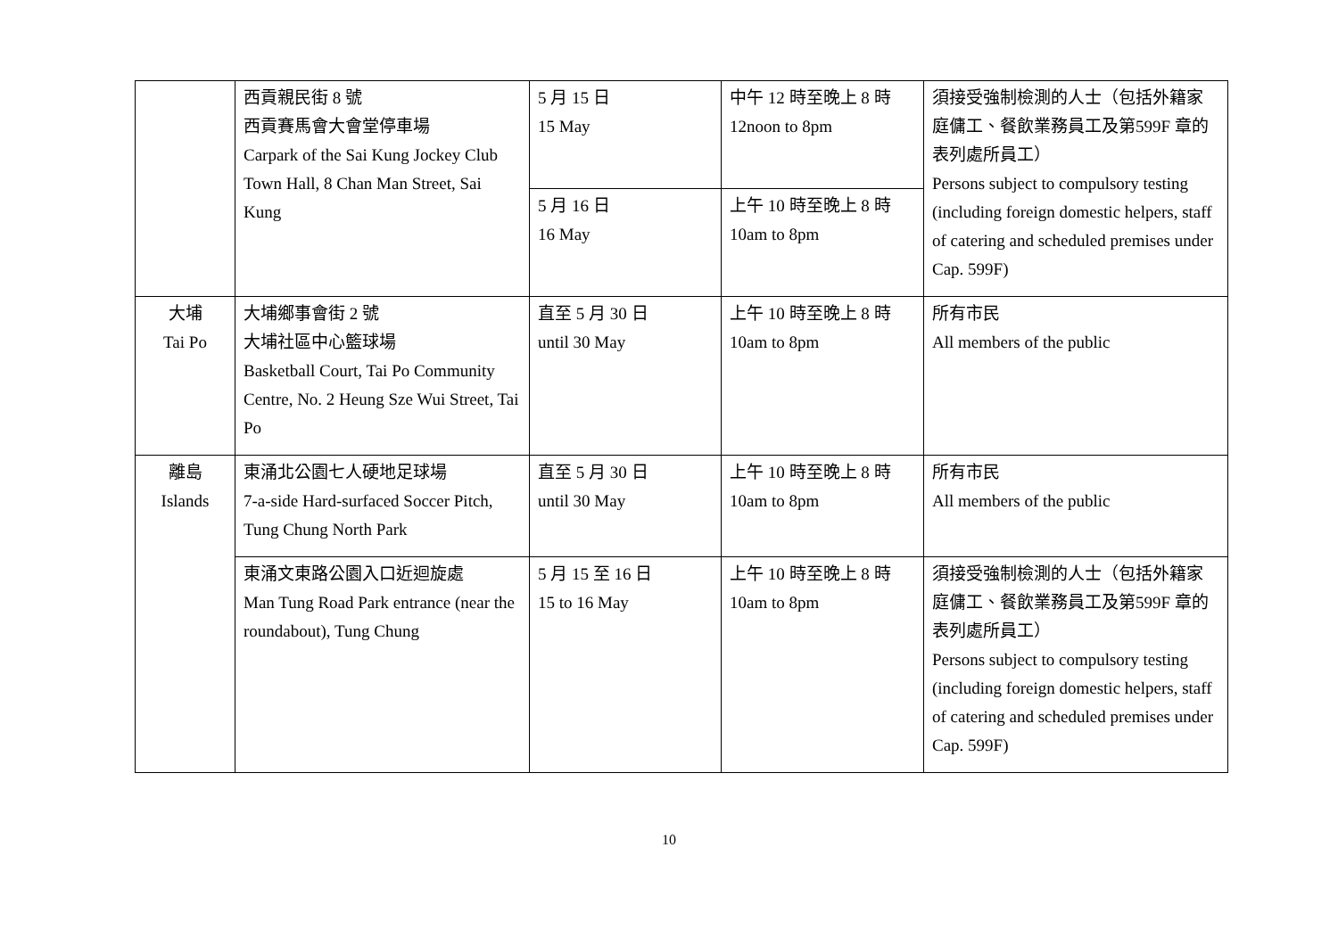| | 西貢親民街 8 號 西貢賽馬會大會堂停車場 Carpark of the Sai Kung Jockey Club Town Hall, 8 Chan Man Street, Sai Kung | 5 月 15 日 15 May | 中午 12 時至晚上 8 時 12noon to 8pm | 須接受強制檢測的人士（包括外籍家庭傭工、餐飲業務員工及第599F 章的表列處所員工） Persons subject to compulsory testing (including foreign domestic helpers, staff of catering and scheduled premises under Cap. 599F) |
| | | 5 月 16 日 16 May | 上午 10 時至晚上 8 時 10am to 8pm | |
| 大埔 Tai Po | 大埔鄉事會街 2 號 大埔社區中心籃球場 Basketball Court, Tai Po Community Centre, No. 2 Heung Sze Wui Street, Tai Po | 直至 5 月 30 日 until 30 May | 上午 10 時至晚上 8 時 10am to 8pm | 所有市民 All members of the public |
| 離島 Islands | 東涌北公園七人硬地足球場 7-a-side Hard-surfaced Soccer Pitch, Tung Chung North Park | 直至 5 月 30 日 until 30 May | 上午 10 時至晚上 8 時 10am to 8pm | 所有市民 All members of the public |
| | 東涌文東路公園入口近迴旋處 Man Tung Road Park entrance (near the roundabout), Tung Chung | 5 月 15 至 16 日 15 to 16 May | 上午 10 時至晚上 8 時 10am to 8pm | 須接受強制檢測的人士（包括外籍家庭傭工、餐飲業務員工及第599F 章的表列處所員工） Persons subject to compulsory testing (including foreign domestic helpers, staff of catering and scheduled premises under Cap. 599F) |
10